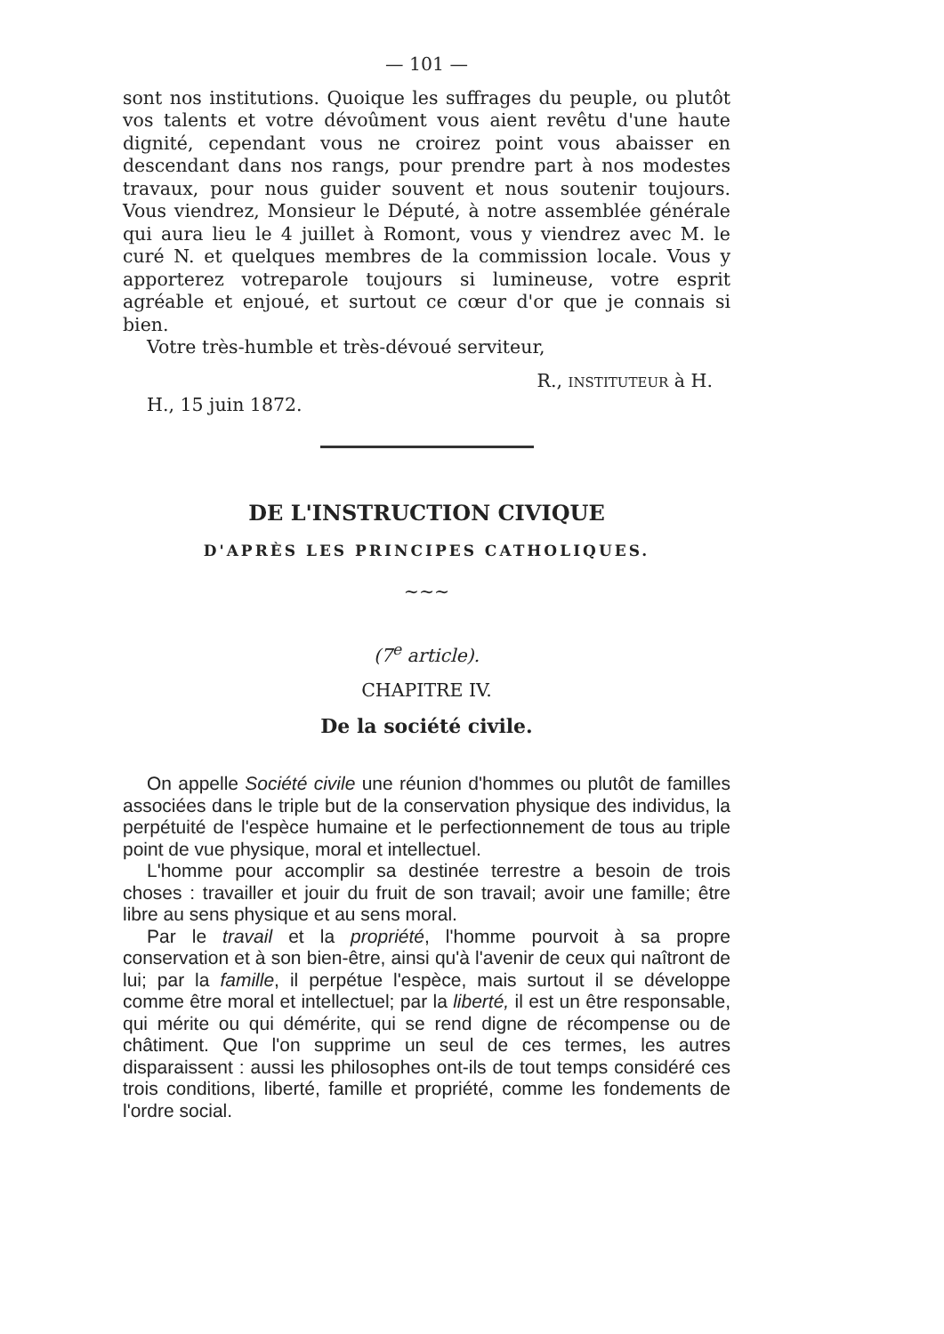— 101 —
sont nos institutions. Quoique les suffrages du peuple, ou plutôt vos talents et votre dévoûment vous aient revêtu d'une haute dignité, cependant vous ne croirez point vous abaisser en descendant dans nos rangs, pour prendre part à nos modestes travaux, pour nous guider souvent et nous soutenir toujours. Vous viendrez, Monsieur le Député, à notre assemblée générale qui aura lieu le 4 juillet à Romont, vous y viendrez avec M. le curé N. et quelques membres de la commission locale. Vous y apporterez votreparole toujours si lumineuse, votre esprit agréable et enjoué, et surtout ce cœur d'or que je connais si bien.
Votre très-humble et très-dévoué serviteur,
R., INSTITUTEUR à H.
H., 15 juin 1872.
DE L'INSTRUCTION CIVIQUE
D'APRÈS LES PRINCIPES CATHOLIQUES.
~~~
(7<sup>e</sup> article).
CHAPITRE IV.
De la société civile.
On appelle Société civile une réunion d'hommes ou plutôt de familles associées dans le triple but de la conservation physique des individus, la perpétuité de l'espèce humaine et le perfectionnement de tous au triple point de vue physique, moral et intellectuel.
L'homme pour accomplir sa destinée terrestre a besoin de trois choses : travailler et jouir du fruit de son travail; avoir une famille; être libre au sens physique et au sens moral.
Par le travail et la propriété, l'homme pourvoit à sa propre conservation et à son bien-être, ainsi qu'à l'avenir de ceux qui naîtront de lui; par la famille, il perpétue l'espèce, mais surtout il se développe comme être moral et intellectuel; par la liberté, il est un être responsable, qui mérite ou qui démérite, qui se rend digne de récompense ou de châtiment. Que l'on supprime un seul de ces termes, les autres disparaissent : aussi les philosophes ont-ils de tout temps considéré ces trois conditions, liberté, famille et propriété, comme les fondements de l'ordre social.